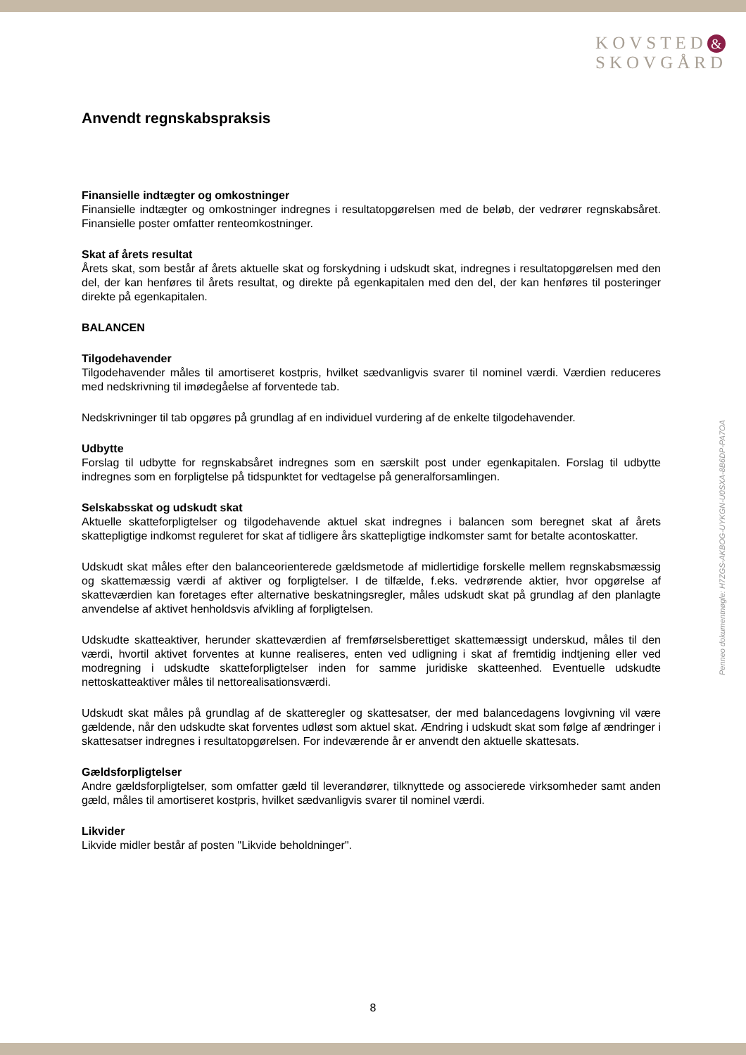KOVSTED &
SKOVGÅRD
Anvendt regnskabspraksis
Finansielle indtægter og omkostninger
Finansielle indtægter og omkostninger indregnes i resultatopgørelsen med de beløb, der vedrører regnskabsåret. Finansielle poster omfatter renteomkostninger.
Skat af årets resultat
Årets skat, som består af årets aktuelle skat og forskydning i udskudt skat, indregnes i resultatopgørelsen med den del, der kan henføres til årets resultat, og direkte på egenkapitalen med den del, der kan henføres til posteringer direkte på egenkapitalen.
BALANCEN
Tilgodehavender
Tilgodehavender måles til amortiseret kostpris, hvilket sædvanligvis svarer til nominel værdi. Værdien reduceres med nedskrivning til imødegåelse af forventede tab.
Nedskrivninger til tab opgøres på grundlag af en individuel vurdering af de enkelte tilgodehavender.
Udbytte
Forslag til udbytte for regnskabsåret indregnes som en særskilt post under egenkapitalen. Forslag til udbytte indregnes som en forpligtelse på tidspunktet for vedtagelse på generalforsamlingen.
Selskabsskat og udskudt skat
Aktuelle skatteforpligtelser og tilgodehavende aktuel skat indregnes i balancen som beregnet skat af årets skattepligtige indkomst reguleret for skat af tidligere års skattepligtige indkomster samt for betalte acontoskatter.
Udskudt skat måles efter den balanceorienterede gældsmetode af midlertidige forskelle mellem regnskabsmæssig og skattemæssig værdi af aktiver og forpligtelser. I de tilfælde, f.eks. vedrørende aktier, hvor opgørelse af skatteværdien kan foretages efter alternative beskatningsregler, måles udskudt skat på grundlag af den planlagte anvendelse af aktivet henholdsvis afvikling af forpligtelsen.
Udskudte skatteaktiver, herunder skatteværdien af fremførselsberettiget skattemæssigt underskud, måles til den værdi, hvortil aktivet forventes at kunne realiseres, enten ved udligning i skat af fremtidig indtjening eller ved modregning i udskudte skatteforpligtelser inden for samme juridiske skatteenhed. Eventuelle udskudte nettoskatteaktiver måles til nettorealisationsværdi.
Udskudt skat måles på grundlag af de skatteregler og skattesatser, der med balancedagens lovgivning vil være gældende, når den udskudte skat forventes udløst som aktuel skat. Ændring i udskudt skat som følge af ændringer i skattesatser indregnes i resultatopgørelsen. For indeværende år er anvendt den aktuelle skattesats.
Gældsforpligtelser
Andre gældsforpligtelser, som omfatter gæld til leverandører, tilknyttede og associerede virksomheder samt anden gæld, måles til amortiseret kostpris, hvilket sædvanligvis svarer til nominel værdi.
Likvider
Likvide midler består af posten "Likvide beholdninger".
Penneo dokumentnøgle: H7ZGS-AKBOG-UYKGN-U0SXA-8B6DP-PA7OA
8